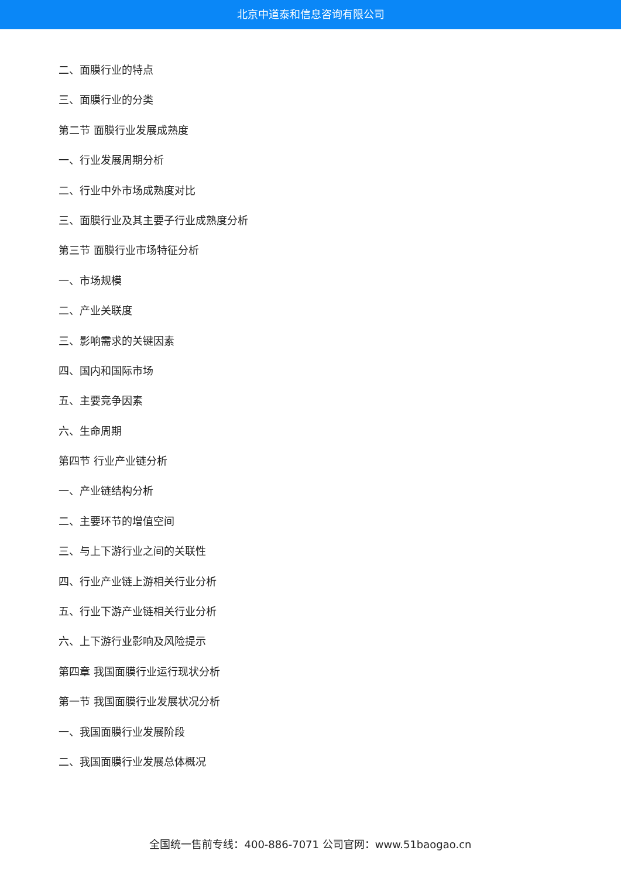北京中道泰和信息咨询有限公司
二、面膜行业的特点
三、面膜行业的分类
第二节 面膜行业发展成熟度
一、行业发展周期分析
二、行业中外市场成熟度对比
三、面膜行业及其主要子行业成熟度分析
第三节 面膜行业市场特征分析
一、市场规模
二、产业关联度
三、影响需求的关键因素
四、国内和国际市场
五、主要竞争因素
六、生命周期
第四节 行业产业链分析
一、产业链结构分析
二、主要环节的增值空间
三、与上下游行业之间的关联性
四、行业产业链上游相关行业分析
五、行业下游产业链相关行业分析
六、上下游行业影响及风险提示
第四章 我国面膜行业运行现状分析
第一节 我国面膜行业发展状况分析
一、我国面膜行业发展阶段
二、我国面膜行业发展总体概况
全国统一售前专线：400-886-7071 公司官网：www.51baogao.cn